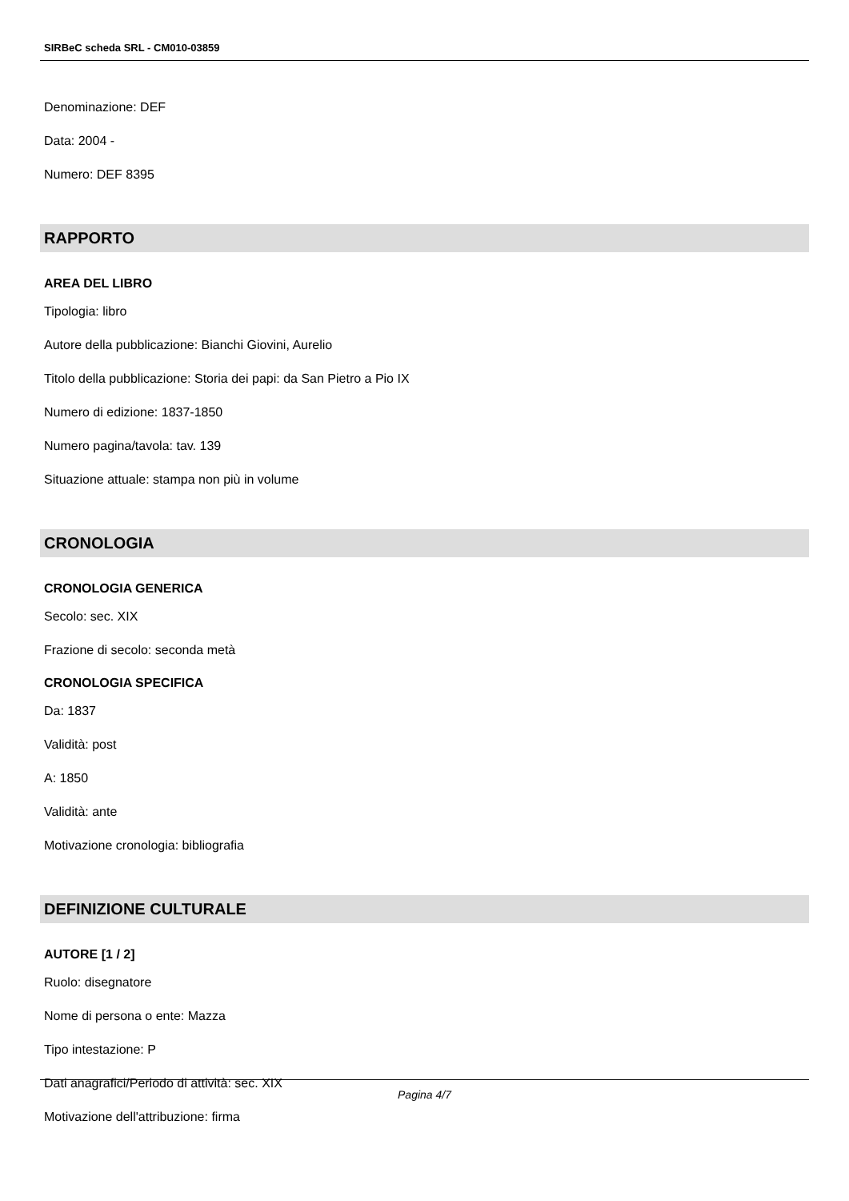SIRBeC scheda SRL - CM010-03859
Denominazione: DEF
Data: 2004 -
Numero: DEF 8395
RAPPORTO
AREA DEL LIBRO
Tipologia: libro
Autore della pubblicazione: Bianchi Giovini, Aurelio
Titolo della pubblicazione: Storia dei papi: da San Pietro a Pio IX
Numero di edizione: 1837-1850
Numero pagina/tavola: tav. 139
Situazione attuale: stampa non più in volume
CRONOLOGIA
CRONOLOGIA GENERICA
Secolo: sec. XIX
Frazione di secolo: seconda metà
CRONOLOGIA SPECIFICA
Da: 1837
Validità: post
A: 1850
Validità: ante
Motivazione cronologia: bibliografia
DEFINIZIONE CULTURALE
AUTORE [1 / 2]
Ruolo: disegnatore
Nome di persona o ente: Mazza
Tipo intestazione: P
Dati anagrafici/Periodo di attività: sec. XIX
Motivazione dell'attribuzione: firma
Pagina 4/7